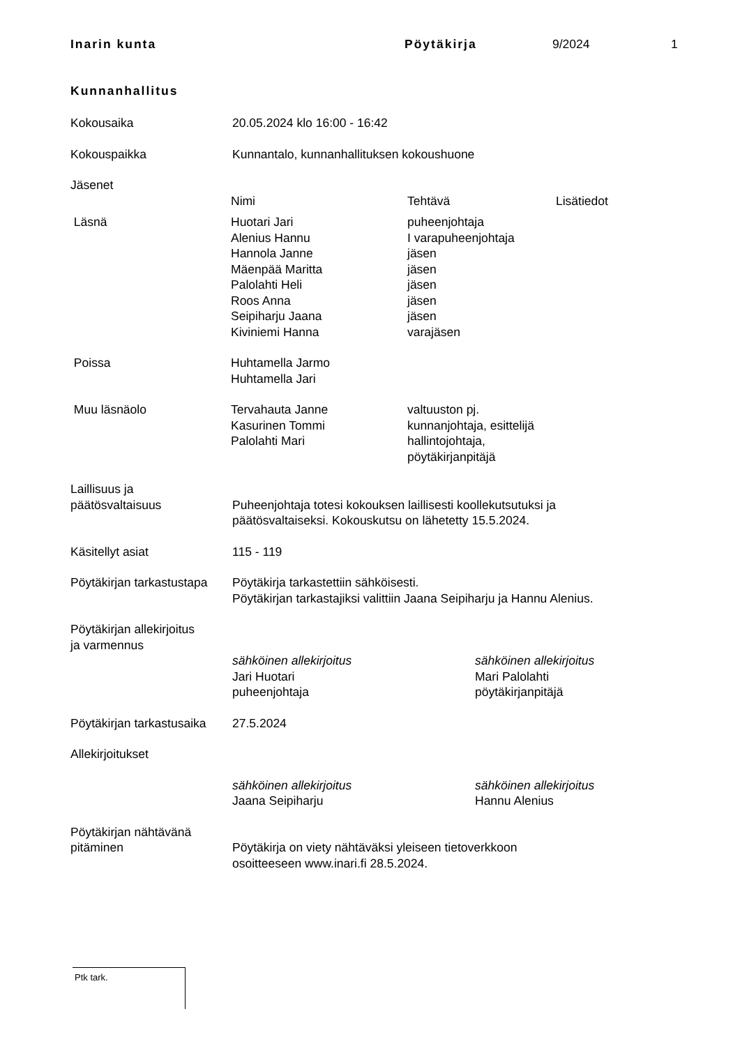Inarin kunta Pöytäkirja 9/2024 1
Kunnanhallitus
Kokousaika 20.05.2024 klo 16:00 - 16:42
Kokouspaikka Kunnantalo, kunnanhallituksen kokoushuone
Jäsenet
| | Nimi | Tehtävä | Lisätiedot |
| --- | --- | --- | --- |
| Läsnä | Huotari Jari Alenius Hannu Hannola Janne Mäenpää Maritta Palolahti Heli Roos Anna Seipiharju Jaana Kiviniemi Hanna | puheenjohtaja I varapuheenjohtaja jäsen jäsen jäsen jäsen jäsen varajäsen | |
| Poissa | Huhtamella Jarmo Huhtamella Jari | | |
| Muu läsnäolo | Tervahauta Janne Kasurinen Tommi Palolahti Mari | valtuuston pj. kunnanjohtaja, esittelijä hallintojohtaja, pöytäkirjanpitäjä | |
Laillisuus ja
päätösvaltaisuus
Puheenjohtaja totesi kokouksen laillisesti koollekutsutuksi ja
päätösvaltaiseksi. Kokouskutsu on lähetetty 15.5.2024.
Käsitellyt asiat 115 - 119
Pöytäkirjan tarkastustapa
Pöytäkirja tarkastettiin sähköisesti.
Pöytäkirjan tarkastajiksi valittiin Jaana Seipiharju ja Hannu Alenius.
Pöytäkirjan allekirjoitus
ja varmennus
sähköinen allekirjoitus
Jari Huotari
puheenjohtaja
sähköinen allekirjoitus
Mari Palolahti
pöytäkirjanpitäjä
Pöytäkirjan tarkastusaika
27.5.2024
Allekirjoitukset
sähköinen allekirjoitus
Jaana Seipiharju
sähköinen allekirjoitus
Hannu Alenius
Pöytäkirjan nähtävänä
pitäminen
Pöytäkirja on viety nähtäväksi yleiseen tietoverkkoon
osoitteeseen www.inari.fi 28.5.2024.
Ptk tark.